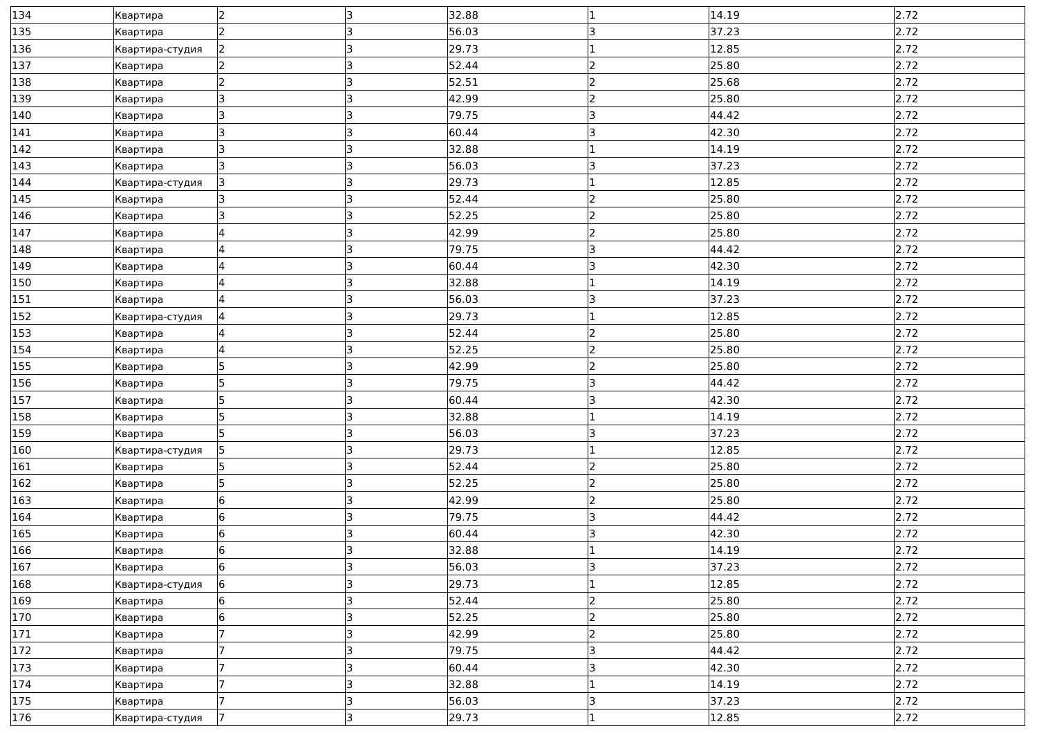| 134 | Квартира | 2 | 3 | 32.88 | 1 | 14.19 | 2.72 |
| 135 | Квартира | 2 | 3 | 56.03 | 3 | 37.23 | 2.72 |
| 136 | Квартира-студия | 2 | 3 | 29.73 | 1 | 12.85 | 2.72 |
| 137 | Квартира | 2 | 3 | 52.44 | 2 | 25.80 | 2.72 |
| 138 | Квартира | 2 | 3 | 52.51 | 2 | 25.68 | 2.72 |
| 139 | Квартира | 3 | 3 | 42.99 | 2 | 25.80 | 2.72 |
| 140 | Квартира | 3 | 3 | 79.75 | 3 | 44.42 | 2.72 |
| 141 | Квартира | 3 | 3 | 60.44 | 3 | 42.30 | 2.72 |
| 142 | Квартира | 3 | 3 | 32.88 | 1 | 14.19 | 2.72 |
| 143 | Квартира | 3 | 3 | 56.03 | 3 | 37.23 | 2.72 |
| 144 | Квартира-студия | 3 | 3 | 29.73 | 1 | 12.85 | 2.72 |
| 145 | Квартира | 3 | 3 | 52.44 | 2 | 25.80 | 2.72 |
| 146 | Квартира | 3 | 3 | 52.25 | 2 | 25.80 | 2.72 |
| 147 | Квартира | 4 | 3 | 42.99 | 2 | 25.80 | 2.72 |
| 148 | Квартира | 4 | 3 | 79.75 | 3 | 44.42 | 2.72 |
| 149 | Квартира | 4 | 3 | 60.44 | 3 | 42.30 | 2.72 |
| 150 | Квартира | 4 | 3 | 32.88 | 1 | 14.19 | 2.72 |
| 151 | Квартира | 4 | 3 | 56.03 | 3 | 37.23 | 2.72 |
| 152 | Квартира-студия | 4 | 3 | 29.73 | 1 | 12.85 | 2.72 |
| 153 | Квартира | 4 | 3 | 52.44 | 2 | 25.80 | 2.72 |
| 154 | Квартира | 4 | 3 | 52.25 | 2 | 25.80 | 2.72 |
| 155 | Квартира | 5 | 3 | 42.99 | 2 | 25.80 | 2.72 |
| 156 | Квартира | 5 | 3 | 79.75 | 3 | 44.42 | 2.72 |
| 157 | Квартира | 5 | 3 | 60.44 | 3 | 42.30 | 2.72 |
| 158 | Квартира | 5 | 3 | 32.88 | 1 | 14.19 | 2.72 |
| 159 | Квартира | 5 | 3 | 56.03 | 3 | 37.23 | 2.72 |
| 160 | Квартира-студия | 5 | 3 | 29.73 | 1 | 12.85 | 2.72 |
| 161 | Квартира | 5 | 3 | 52.44 | 2 | 25.80 | 2.72 |
| 162 | Квартира | 5 | 3 | 52.25 | 2 | 25.80 | 2.72 |
| 163 | Квартира | 6 | 3 | 42.99 | 2 | 25.80 | 2.72 |
| 164 | Квартира | 6 | 3 | 79.75 | 3 | 44.42 | 2.72 |
| 165 | Квартира | 6 | 3 | 60.44 | 3 | 42.30 | 2.72 |
| 166 | Квартира | 6 | 3 | 32.88 | 1 | 14.19 | 2.72 |
| 167 | Квартира | 6 | 3 | 56.03 | 3 | 37.23 | 2.72 |
| 168 | Квартира-студия | 6 | 3 | 29.73 | 1 | 12.85 | 2.72 |
| 169 | Квартира | 6 | 3 | 52.44 | 2 | 25.80 | 2.72 |
| 170 | Квартира | 6 | 3 | 52.25 | 2 | 25.80 | 2.72 |
| 171 | Квартира | 7 | 3 | 42.99 | 2 | 25.80 | 2.72 |
| 172 | Квартира | 7 | 3 | 79.75 | 3 | 44.42 | 2.72 |
| 173 | Квартира | 7 | 3 | 60.44 | 3 | 42.30 | 2.72 |
| 174 | Квартира | 7 | 3 | 32.88 | 1 | 14.19 | 2.72 |
| 175 | Квартира | 7 | 3 | 56.03 | 3 | 37.23 | 2.72 |
| 176 | Квартира-студия | 7 | 3 | 29.73 | 1 | 12.85 | 2.72 |